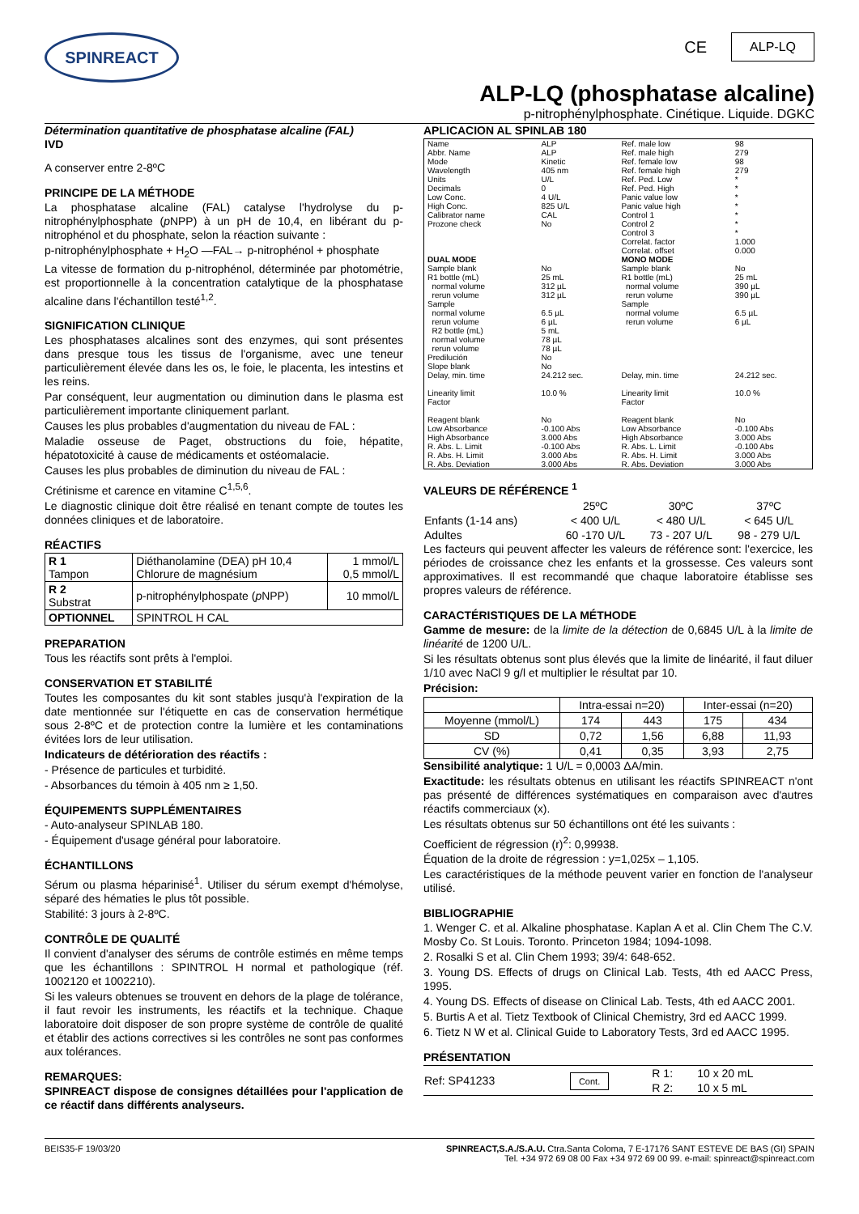SPINREACT
CE ALP-LQ
ALP-LQ (phosphatase alcaline)
p-nitrophénylphosphate. Cinétique. Liquide. DGKC
Détermination quantitative de phosphatase alcaline (FAL)
IVD
A conserver entre 2-8ºC
PRINCIPE DE LA MÉTHODE
La phosphatase alcaline (FAL) catalyse l'hydrolyse du p-nitrophénylphosphate (p NPP) à un pH de 10,4, en libérant du p-nitrophénol et du phosphate, selon la réaction suivante :
p-nitrophénylphosphate + H<sub>2</sub>O —FAL→ p-nitrophénol + phosphate
La vitesse de formation du p-nitrophénol, déterminée par photométrie, est proportionnelle à la concentration catalytique de la phosphatase alcaline dans l'échantillon testé<sup>1,2</sup>.
SIGNIFICATION CLINIQUE
Les phosphatases alcalines sont des enzymes, qui sont présentes dans presque tous les tissus de l'organisme, avec une teneur particulièrement élevée dans les os, le foie, le placenta, les intestins et les reins.
Par conséquent, leur augmentation ou diminution dans le plasma est particulièrement importante cliniquement parlant.
Causes les plus probables d'augmentation du niveau de FAL :
Maladie osseuse de Paget, obstructions du foie, hépatite, hépatotoxicité à cause de médicaments et ostéomalacie.
Causes les plus probables de diminution du niveau de FAL :
Crétinisme et carence en vitamine C<sup>1,5,6</sup>.
Le diagnostic clinique doit être réalisé en tenant compte de toutes les données cliniques et de laboratoire.
RÉACTIFS
| R 1 Tampon | Diéthanolamine (DEA) pH 10,4 Chlorure de magnésium | 1 mmol/L 0,5 mmol/L |
| R 2 Substrat | p-nitrophénylphospate ( p NPP) | 10 mmol/L |
| OPTIONNEL | SPINTROL H CAL | |
PREPARATION
Tous les réactifs sont prêts à l'emploi.
CONSERVATION ET STABILITÉ
Toutes les composantes du kit sont stables jusqu'à l'expiration de la date mentionnée sur l'étiquette en cas de conservation hermétique sous 2-8ºC et de protection contre la lumière et les contaminations évitées lors de leur utilisation.
Indicateurs de détérioration des réactifs :
- Présence de particules et turbidité.
- Absorbances du témoin à 405 nm ≥ 1,50.
ÉQUIPEMENTS SUPPLÉMENTAIRES
- Auto-analyseur SPINLAB 180.
- Équipement d'usage général pour laboratoire.
ÉCHANTILLONS
Sérum ou plasma héparinisé<sup>1</sup>. Utiliser du sérum exempt d'hémolyse, séparé des hématies le plus tôt possible.
Stabilité: 3 jours à 2-8ºC.
CONTRÔLE DE QUALITÉ
Il convient d'analyser des sérums de contrôle estimés en même temps que les échantillons : SPINTROL H normal et pathologique (réf. 1002120 et 1002210).
Si les valeurs obtenues se trouvent en dehors de la plage de tolérance, il faut revoir les instruments, les réactifs et la technique. Chaque laboratoire doit disposer de son propre système de contrôle de qualité et établir des actions correctives si les contrôles ne sont pas conformes aux tolérances.
REMARQUES:
SPINREACT dispose de consignes détaillées pour l'application de ce réactif dans différents analyseurs.
APLICACION AL SPINLAB 180
| Name Abbr. Name Mode Wavelength Units Decimals Low Conc. High Conc. Calibrator name Prozone check | ALP ALP Kinetic 405 nm U/L 0 4 U/L 825 U/L CAL No | Ref. male low Ref. male high Ref. female low Ref. female high Ref. Ped. Low Ref. Ped. High Panic value low Panic value high Control 1 Control 2 Control 3 Correlat. factor Correlat. offset | 98 279 98 279 * * * * * * * 1.000 0.000 |
| DUAL MODE | | MONO MODE | |
| Sample blank R1 bottle (mL) normal volume rerun volume Sample normal volume rerun volume R2 bottle (mL) normal volume rerun volume Predilución Slope blank Delay, min. time Linearity limit Factor Reagent blank Low Absorbance High Absorbance R. Abs. L. Limit R. Abs. H. Limit R. Abs. Deviation | No 25 mL 312 µL 312 µL 6.5 µL 6 µL 5 mL 78 µL 78 µL No No 24.212 sec. 10.0 % No -0.100 Abs 3.000 Abs -0.100 Abs 3.000 Abs 3.000 Abs | Sample blank R1 bottle (mL) normal volume rerun volume Sample normal volume rerun volume Delay, min. time Linearity limit Factor Reagent blank Low Absorbance High Absorbance R. Abs. L. Limit R. Abs. H. Limit R. Abs. Deviation | No 25 mL 390 µL 390 µL 6.5 µL 6 µL 24.212 sec. 10.0 % No -0.100 Abs 3.000 Abs -0.100 Abs 3.000 Abs 3.000 Abs |
VALEURS DE RÉFÉRENCE <sup>1</sup>
| | 25ºC | 30ºC | 37ºC |
| --- | --- | --- | --- |
| Enfants (1-14 ans) | < 400 U/L | < 480 U/L | < 645 U/L |
| Adultes | 60 -170 U/L | 73 - 207 U/L | 98 - 279 U/L |
Les facteurs qui peuvent affecter les valeurs de référence sont: l'exercice, les périodes de croissance chez les enfants et la grossesse. Ces valeurs sont approximatives. Il est recommandé que chaque laboratoire établisse ses propres valeurs de référence.
CARACTÉRISTIQUES DE LA MÉTHODE
Gamme de mesure: de la limite de la détection de 0,6845 U/L à la limite de linéarité de 1200 U/L.
Si les résultats obtenus sont plus élevés que la limite de linéarité, il faut diluer 1/10 avec NaCl 9 g/l et multiplier le résultat par 10.
Précision:
| | Intra-essai n=20) | | Inter-essai (n=20) | |
| Moyenne (mmol/L) | 174 | 443 | 175 | 434 |
| SD | 0,72 | 1,56 | 6,88 | 11,93 |
| CV (%) | 0,41 | 0,35 | 3,93 | 2,75 |
Sensibilité analytique: 1 U/L = 0,0003 ΔA/min.
Exactitude: les résultats obtenus en utilisant les réactifs SPINREACT n'ont pas présenté de différences systématiques en comparaison avec d'autres réactifs commerciaux (x).
Les résultats obtenus sur 50 échantillons ont été les suivants :
Coefficient de régression (r)<sup>2</sup>: 0,99938.
Équation de la droite de régression : y=1,025x – 1,105.
Les caractéristiques de la méthode peuvent varier en fonction de l'analyseur utilisé.
BIBLIOGRAPHIE
1. Wenger C. et al. Alkaline phosphatase. Kaplan A et al. Clin Chem The C.V. Mosby Co. St Louis. Toronto. Princeton 1984; 1094-1098.
2. Rosalki S et al. Clin Chem 1993; 39/4: 648-652.
3. Young DS. Effects of drugs on Clinical Lab. Tests, 4th ed AACC Press, 1995.
4. Young DS. Effects of disease on Clinical Lab. Tests, 4th ed AACC 2001.
5. Burtis A et al. Tietz Textbook of Clinical Chemistry, 3rd ed AACC 1999.
6. Tietz N W et al. Clinical Guide to Laboratory Tests, 3rd ed AACC 1995.
PRÉSENTATION
| Ref: SP41233 | Cont. | R 1: | 10 x 20 mL |
| | | R 2: | 10 x 5 mL |
BEIS35-F 19/03/20 SPINREACT,S.A./S.A.U. Ctra.Santa Coloma, 7 E-17176 SANT ESTEVE DE BAS (GI) SPAIN
Tel. +34 972 69 08 00 Fax +34 972 69 00 99. e-mail: spinreact@spinreact.com